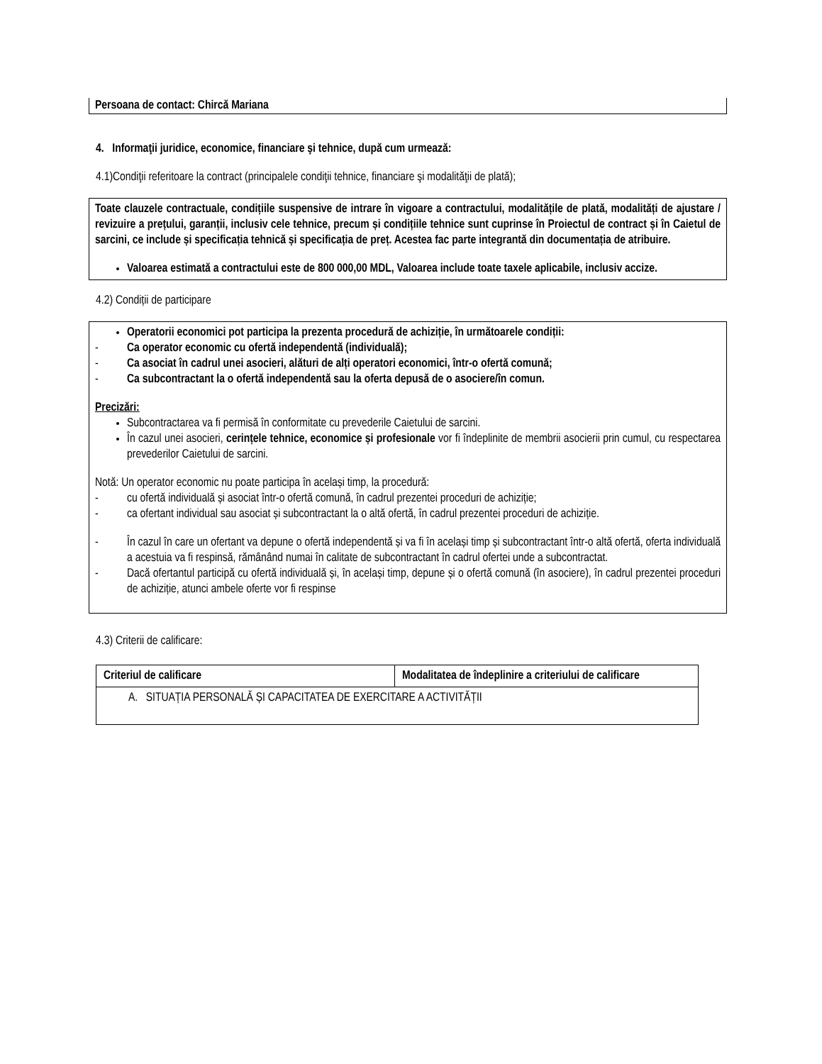Persoana de contact: Chircă Mariana
4. Informaţii juridice, economice, financiare şi tehnice, după cum urmează:
4.1)Condiţii referitoare la contract (principalele condiţii tehnice, financiare şi modalităţii de plată);
Toate clauzele contractuale, condițiile suspensive de intrare în vigoare a contractului, modalitățile de plată, modalități de ajustare / revizuire a prețului, garanții, inclusiv cele tehnice, precum și condițiile tehnice sunt cuprinse în Proiectul de contract și în Caietul de sarcini, ce include și specificația tehnică și specificația de preț. Acestea fac parte integrantă din documentația de atribuire.
Valoarea estimată a contractului este de 800 000,00 MDL, Valoarea include toate taxele aplicabile, inclusiv accize.
4.2) Condiții de participare
Operatorii economici pot participa la prezenta procedură de achiziție, în următoarele condiții:
- Ca operator economic cu ofertă independentă (individuală);
- Ca asociat în cadrul unei asocieri, alături de alți operatori economici, într-o ofertă comună;
- Ca subcontractant la o ofertă independentă sau la oferta depusă de o asociere/în comun.
Precizări:
Subcontractarea va fi permisă în conformitate cu prevederile Caietului de sarcini.
În cazul unei asocieri, cerințele tehnice, economice și profesionale vor fi îndeplinite de membrii asocierii prin cumul, cu respectarea prevederilor Caietului de sarcini.
Notă: Un operator economic nu poate participa în același timp, la procedură:
- cu ofertă individuală și asociat într-o ofertă comună, în cadrul prezentei proceduri de achiziție;
- ca ofertant individual sau asociat și subcontractant la o altă ofertă, în cadrul prezentei proceduri de achiziție.
- În cazul în care un ofertant va depune o ofertă independentă și va fi în același timp și subcontractant într-o altă ofertă, oferta individuală a acestuia va fi respinsă, rămânând numai în calitate de subcontractant în cadrul ofertei unde a subcontractat.
- Dacă ofertantul participă cu ofertă individuală și, în același timp, depune și o ofertă comună (în asociere), în cadrul prezentei proceduri de achiziție, atunci ambele oferte vor fi respinse
4.3) Criterii de calificare:
| Criteriul de calificare | Modalitatea de îndeplinire a criteriului de calificare |
| A. SITUAȚIA PERSONALĂ ȘI CAPACITATEA DE EXERCITARE A ACTIVITĂȚII | |